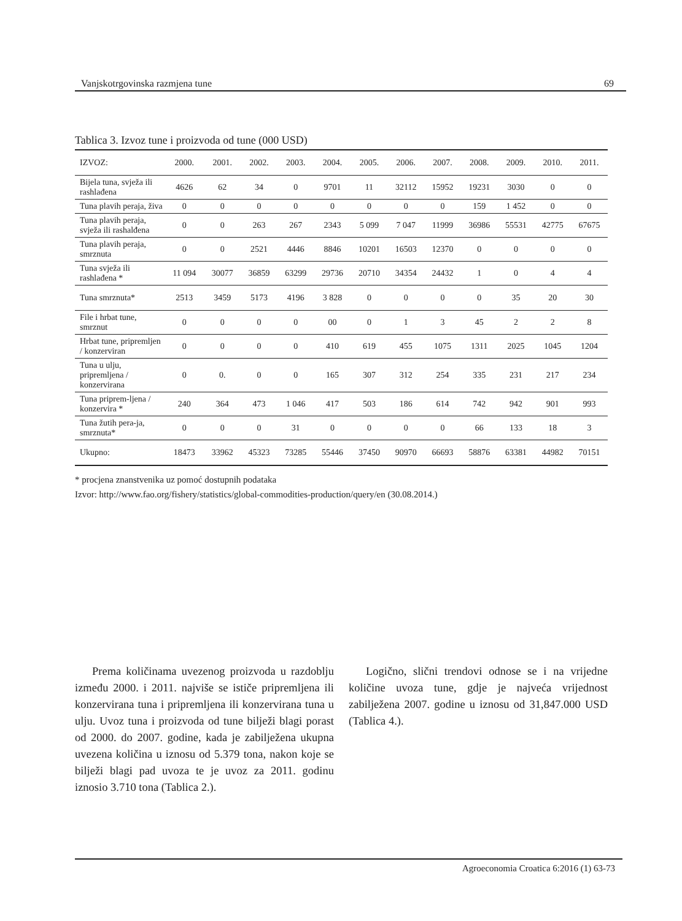Vanjskotrgovinska razmjena tune 69
Tablica 3. Izvoz tune i proizvoda od tune (000 USD)
| IZVOZ: | 2000. | 2001. | 2002. | 2003. | 2004. | 2005. | 2006. | 2007. | 2008. | 2009. | 2010. | 2011. |
| --- | --- | --- | --- | --- | --- | --- | --- | --- | --- | --- | --- | --- |
| Bijela tuna, svježa ili rashlađena | 4626 | 62 | 34 | 0 | 9701 | 11 | 32112 | 15952 | 19231 | 3030 | 0 | 0 |
| Tuna plavih peraja, živa | 0 | 0 | 0 | 0 | 0 | 0 | 0 | 0 | 159 | 1 452 | 0 | 0 |
| Tuna plavih peraja, svježa ili rashalđena | 0 | 0 | 263 | 267 | 2343 | 5 099 | 7 047 | 11999 | 36986 | 55531 | 42775 | 67675 |
| Tuna plavih peraja, smrznuta | 0 | 0 | 2521 | 4446 | 8846 | 10201 | 16503 | 12370 | 0 | 0 | 0 | 0 |
| Tuna svježa ili rashlađena * | 11 094 | 30077 | 36859 | 63299 | 29736 | 20710 | 34354 | 24432 | 1 | 0 | 4 | 4 |
| Tuna smrznuta* | 2513 | 3459 | 5173 | 4196 | 3 828 | 0 | 0 | 0 | 0 | 35 | 20 | 30 |
| File i hrbat tune, smrznut | 0 | 0 | 0 | 0 | 00 | 0 | 1 | 3 | 45 | 2 | 2 | 8 |
| Hrbat tune, pripremljen / konzerviran | 0 | 0 | 0 | 0 | 410 | 619 | 455 | 1075 | 1311 | 2025 | 1045 | 1204 |
| Tuna u ulju, pripremljena / konzervirana | 0 | 0. | 0 | 0 | 165 | 307 | 312 | 254 | 335 | 231 | 217 | 234 |
| Tuna priprem-ljena / konzervira * | 240 | 364 | 473 | 1 046 | 417 | 503 | 186 | 614 | 742 | 942 | 901 | 993 |
| Tuna žutih pera-ja, smrznuta* | 0 | 0 | 0 | 31 | 0 | 0 | 0 | 0 | 66 | 133 | 18 | 3 |
| Ukupno: | 18473 | 33962 | 45323 | 73285 | 55446 | 37450 | 90970 | 66693 | 58876 | 63381 | 44982 | 70151 |
* procjena znanstvenika uz pomoć dostupnih podataka
Izvor: http://www.fao.org/fishery/statistics/global-commodities-production/query/en (30.08.2014.)
Prema količinama uvezenog proizvoda u razdoblju između 2000. i 2011. najviše se ističe pripremljena ili konzervirana tuna i pripremljena ili konzervirana tuna u ulju. Uvoz tuna i proizvoda od tune bilježi blagi porast od 2000. do 2007. godine, kada je zabilježena ukupna uvezena količina u iznosu od 5.379 tona, nakon koje se bilježi blagi pad uvoza te je uvoz za 2011. godinu iznosio 3.710 tona (Tablica 2.).
Logično, slični trendovi odnose se i na vrijedne količine uvoza tune, gdje je najveća vrijednost zabilježena 2007. godine u iznosu od 31,847.000 USD (Tablica 4.).
Agroeconomia Croatica 6:2016 (1) 63-73